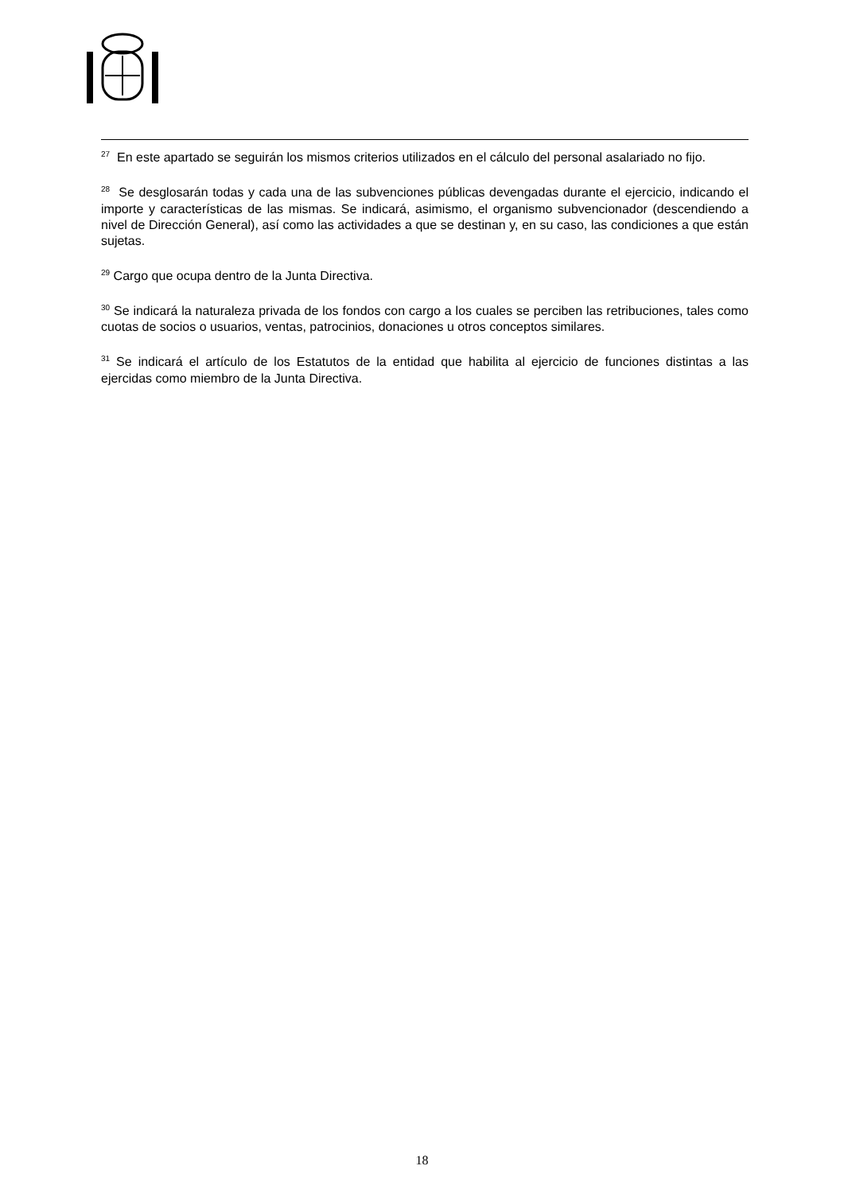<sup>27</sup> En este apartado se seguirán los mismos criterios utilizados en el cálculo del personal asalariado no fijo.
<sup>28</sup> Se desglosarán todas y cada una de las subvenciones públicas devengadas durante el ejercicio, indicando el importe y características de las mismas. Se indicará, asimismo, el organismo subvencionador (descendiendo a nivel de Dirección General), así como las actividades a que se destinan y, en su caso, las condiciones a que están sujetas.
<sup>29</sup> Cargo que ocupa dentro de la Junta Directiva.
<sup>30</sup> Se indicará la naturaleza privada de los fondos con cargo a los cuales se perciben las retribuciones, tales como cuotas de socios o usuarios, ventas, patrocinios, donaciones u otros conceptos similares.
<sup>31</sup> Se indicará el artículo de los Estatutos de la entidad que habilita al ejercicio de funciones distintas a las ejercidas como miembro de la Junta Directiva.
18